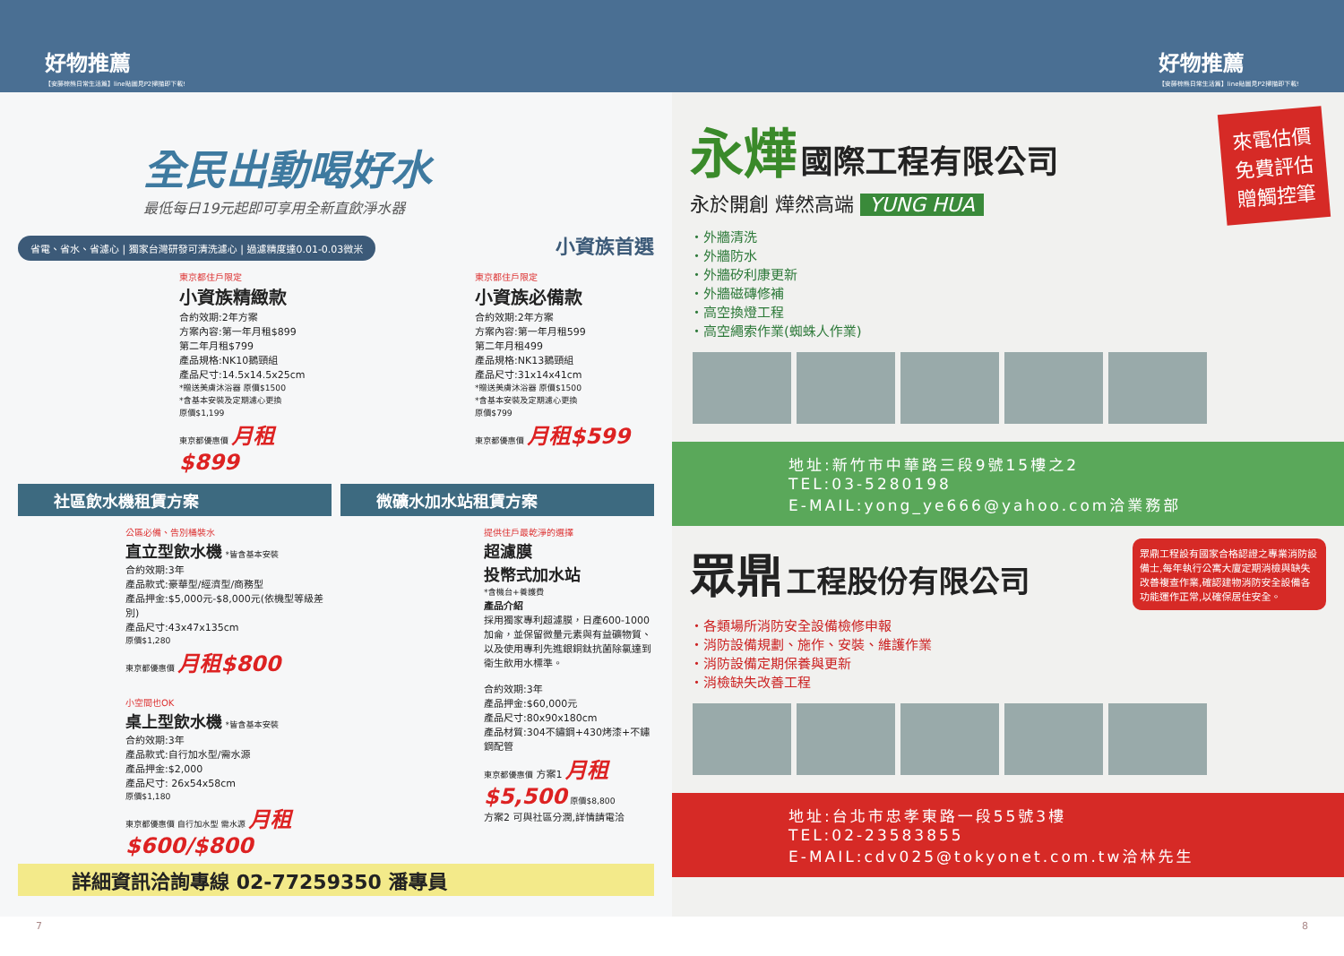好物推薦
【安藤棕熊日常生活篇】line貼圖見P2掃描即下載!
好物推薦
【安藤棕熊日常生活篇】line貼圖見P2掃描即下載!
全民出動喝好水
最低每日19元起即可享用全新直飲淨水器
省電、省水、省濾心 | 獨家台灣研發可清洗濾心 | 過濾精度達0.01-0.03微米
小資族首選
東京都住戶限定
小資族精緻款
合約效期:2年方案
方案內容:第一年月租$899
第二年月租$799
產品規格:NK10鵝頸組
產品尺寸:14.5x14.5x25cm
*贈送美膚沐浴器 原價$1500
*含基本安裝及定期濾心更換
原價$1,199
東京都優惠價 月租$899
東京都住戶限定
小資族必備款
合約效期:2年方案
方案內容:第一年月租599
第二年月租499
產品規格:NK13鵝頸組
產品尺寸:31x14x41cm
*贈送美膚沐浴器 原價$1500
*含基本安裝及定期濾心更換
原價$799
東京都優惠價 月租$599
社區飲水機租賃方案
微礦水加水站租賃方案
公區必備、告別桶裝水
直立型飲水機 *皆含基本安裝
合約效期:3年
產品款式:豪華型/經濟型/商務型
產品押金:$5,000元-$8,000元(依機型等級差別)
產品尺寸:43x47x135cm
原價$1,280
東京都優惠價 月租$800
小空間也OK
桌上型飲水機 *皆含基本安裝
合約效期:3年
產品款式:自行加水型/需水源
產品押金:$2,000
產品尺寸: 26x54x58cm
原價$1,180
東京都優惠價 自行加水型 需水源 月租$600/$800
提供住戶最乾淨的選擇
超濾膜
投幣式加水站
*含機台+養護費
產品介紹
採用獨家專利超濾膜，日產600-1000加侖，並保留微量元素與有益礦物質、以及使用專利先進銀銅鈦抗菌除氯達到衛生飲用水標準。
合約效期:3年
產品押金:$60,000元
產品尺寸:80x90x180cm
產品材質:304不鏽鋼+430烤漆+不鏽鋼配管
東京都優惠價 方案1 月租$5,500 原價$8,800
方案2 可與社區分潤,詳情請電洽
詳細資訊洽詢專線 02-77259350 潘專員
永燁 國際工程有限公司
來電估價
免費評估
贈觸控筆
永於開創 燁然高端 YUNG HUA
・外牆清洗
・外牆防水
・外牆矽利康更新
・外牆磁磚修補
・高空換燈工程
・高空繩索作業(蜘蛛人作業)
地址:新竹市中華路三段9號15樓之2
TEL:03-5280198
E-MAIL:yong_ye666@yahoo.com洽業務部
眾鼎 工程股份有限公司
眾鼎工程設有國家合格認證之專業消防設備士,每年執行公寓大廈定期消檢與缺失改善複查作業,確認建物消防安全設備各功能運作正常,以確保居住安全。
・各類場所消防安全設備檢修申報
・消防設備規劃、施作、安裝、維護作業
・消防設備定期保養與更新
・消檢缺失改善工程
地址:台北市忠孝東路一段55號3樓
TEL:02-23583855
E-MAIL:cdv025@tokyonet.com.tw洽林先生
7 8